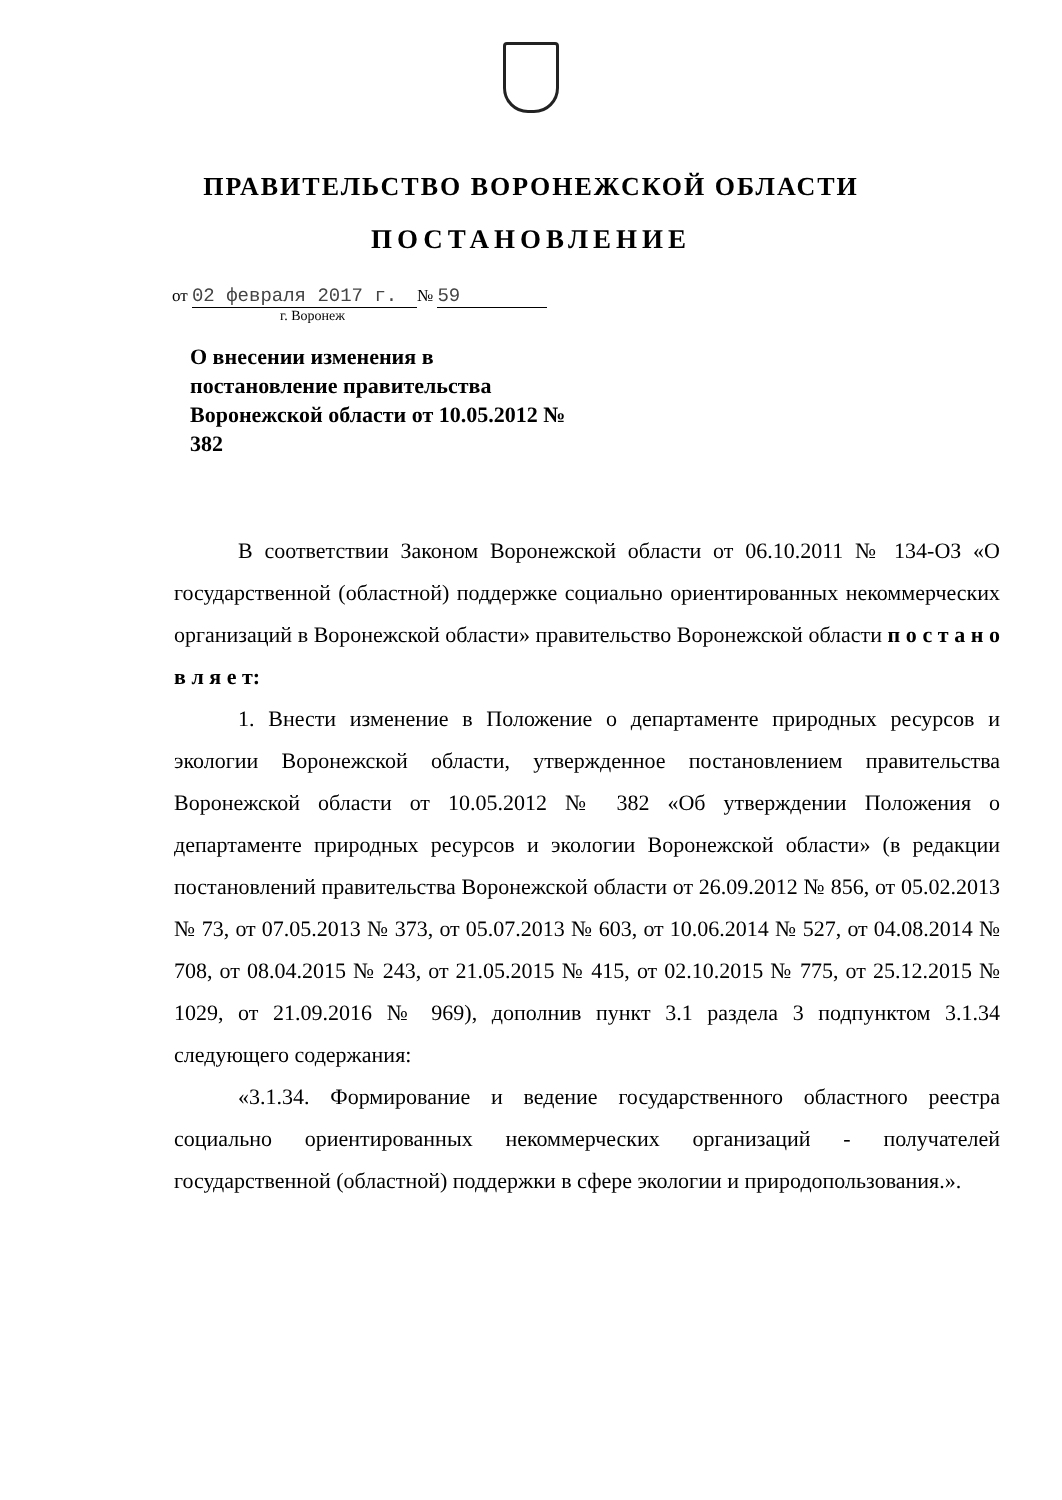ПРАВИТЕЛЬСТВО ВОРОНЕЖСКОЙ ОБЛАСТИ
ПОСТАНОВЛЕНИЕ
от 02 февраля 2017 г. № 59
г. Воронеж
О внесении изменения в постановление правительства Воронежской области от 10.05.2012 № 382
В соответствии Законом Воронежской области от 06.10.2011 № 134-ОЗ «О государственной (областной) поддержке социально ориентированных некоммерческих организаций в Воронежской области» правительство Воронежской области п о с т а н о в л я е т:
1. Внести изменение в Положение о департаменте природных ресурсов и экологии Воронежской области, утвержденное постановлением правительства Воронежской области от 10.05.2012 № 382 «Об утверждении Положения о департаменте природных ресурсов и экологии Воронежской области» (в редакции постановлений правительства Воронежской области от 26.09.2012 № 856, от 05.02.2013 № 73, от 07.05.2013 № 373, от 05.07.2013 № 603, от 10.06.2014 № 527, от 04.08.2014 № 708, от 08.04.2015 № 243, от 21.05.2015 № 415, от 02.10.2015 № 775, от 25.12.2015 № 1029, от 21.09.2016 № 969), дополнив пункт 3.1 раздела 3 подпунктом 3.1.34 следующего содержания:
«3.1.34. Формирование и ведение государственного областного реестра социально ориентированных некоммерческих организаций - получателей государственной (областной) поддержки в сфере экологии и природопользования.».